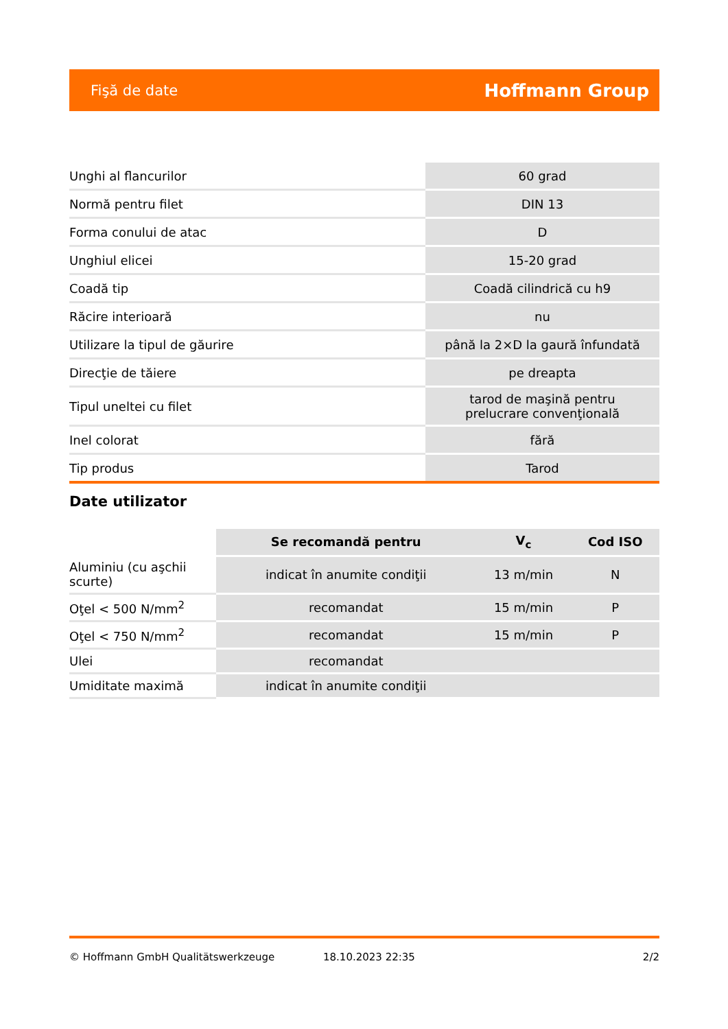Fişă de date Hoffmann Group
| Unghi al flancurilor | 60 grad |
| Normă pentru filet | DIN 13 |
| Forma conului de atac | D |
| Unghiul elicei | 15-20 grad |
| Coadă tip | Coadă cilindrică cu h9 |
| Răcire interioară | nu |
| Utilizare la tipul de găurire | până la 2×D la gaură înfundată |
| Direcţie de tăiere | pe dreapta |
| Tipul uneltei cu filet | tarod de maşină pentru prelucrare convenţională |
| Inel colorat | fără |
| Tip produs | Tarod |
Date utilizator
| | Se recomandă pentru | V<sub>c</sub> | Cod ISO |
| Aluminiu (cu aşchii scurte) | indicat în anumite condiţii | 13 m/min | N |
| Oţel < 500 N/mm<sup>2</sup> | recomandat | 15 m/min | P |
| Oţel < 750 N/mm<sup>2</sup> | recomandat | 15 m/min | P |
| Ulei | recomandat | | |
| Umiditate maximă | indicat în anumite condiţii | | |
© Hoffmann GmbH Qualitätswerkzeuge 18.10.2023 22:35 2/2